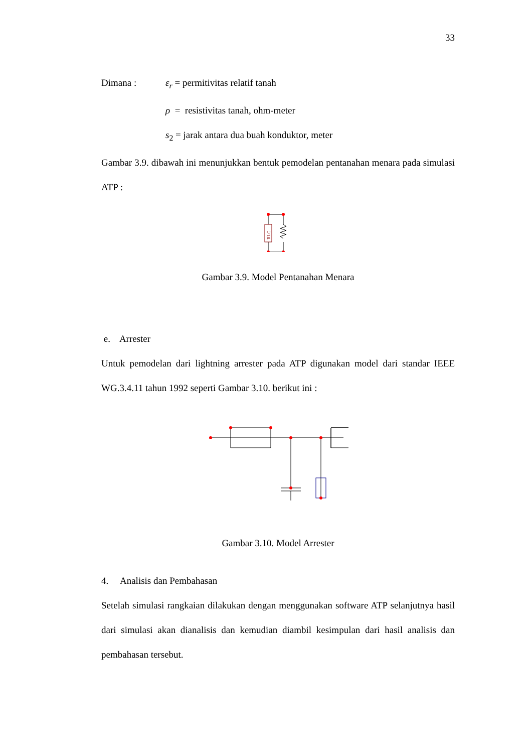33
Dimana : ε<sub>r</sub> = permitivitas relatif tanah
ρ = resistivitas tanah, ohm-meter
s<sub>2</sub> = jarak antara dua buah konduktor, meter
Gambar 3.9. dibawah ini menunjukkan bentuk pemodelan pentanahan menara pada simulasi ATP :
RLC
Gambar 3.9. Model Pentanahan Menara
e. Arrester
Untuk pemodelan dari lightning arrester pada ATP digunakan model dari standar IEEE WG.3.4.11 tahun 1992 seperti Gambar 3.10. berikut ini :
Gambar 3.10. Model Arrester
4. Analisis dan Pembahasan
Setelah simulasi rangkaian dilakukan dengan menggunakan software ATP selanjutnya hasil dari simulasi akan dianalisis dan kemudian diambil kesimpulan dari hasil analisis dan pembahasan tersebut.